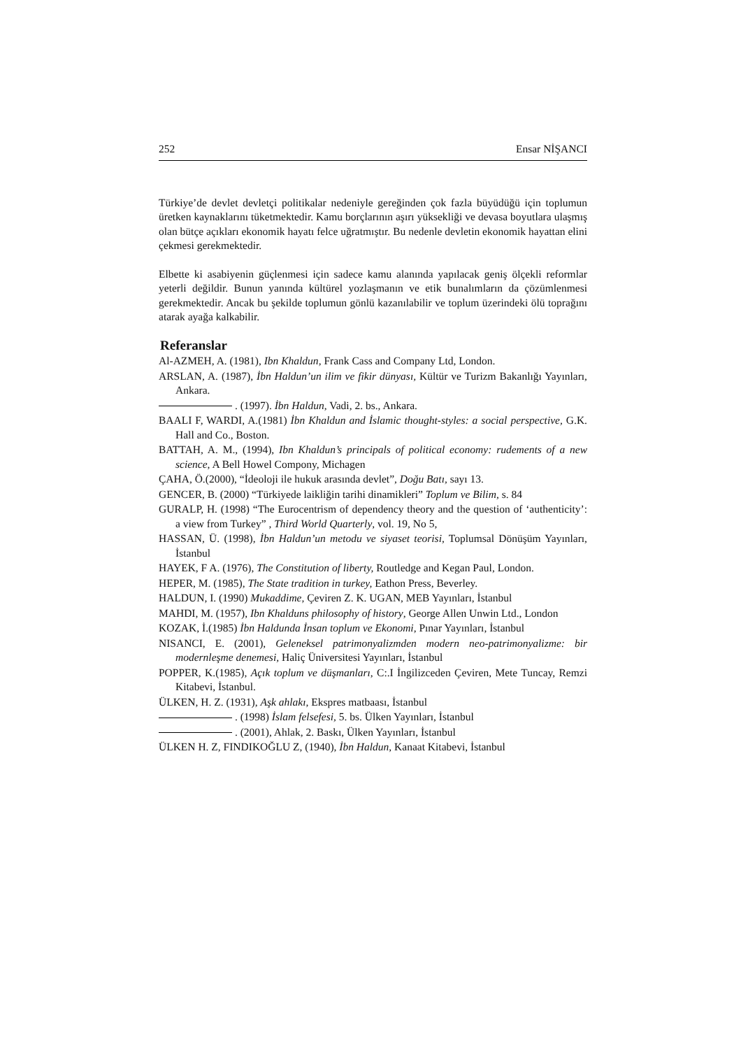252 Ensar NİŞANCI
Türkiye’de devlet devletçi politikalar nedeniyle gereğinden çok fazla büyüdüğü için toplumun üretken kaynaklarını tüketmektedir. Kamu borçlarının aşırı yüksekliği ve devasa boyutlara ulaşmış olan bütçe açıkları ekonomik hayatı felce uğratmıştır. Bu nedenle devletin ekonomik hayattan elini çekmesi gerekmektedir.
Elbette ki asabiyenin güçlenmesi için sadece kamu alanında yapılacak geniş ölçekli reformlar yeterli değildir. Bunun yanında kültürel yozlaşmanın ve etik bunalımların da çözümlenmesi gerekmektedir. Ancak bu şekilde toplumun gönlü kazanılabilir ve toplum üzerindeki ölü toprağını atarak ayağa kalkabilir.
Referanslar
Al-AZMEH, A. (1981), Ibn Khaldun, Frank Cass and Company Ltd, London.
ARSLAN, A. (1987), İbn Haldun’un ilim ve fikir dünyası, Kültür ve Turizm Bakanlığı Yayınları, Ankara.
. (1997). İbn Haldun, Vadi, 2. bs., Ankara.
BAALI F, WARDI, A.(1981) İbn Khaldun and İslamic thought-styles: a social perspective, G.K. Hall and Co., Boston.
BATTAH, A. M., (1994), Ibn Khaldun’s principals of political economy: rudements of a new science, A Bell Howel Compony, Michagen
ÇAHA, Ö.(2000), “İdeoloji ile hukuk arasında devlet”, Doğu Batı, sayı 13.
GENCER, B. (2000) “Türkiyede laikliğin tarihi dinamikleri” Toplum ve Bilim, s. 84
GURALP, H. (1998) “The Eurocentrism of dependency theory and the question of ‘authenticity’: a view from Turkey” , Third World Quarterly, vol. 19, No 5,
HASSAN, Ü. (1998), İbn Haldun’un metodu ve siyaset teorisi, Toplumsal Dönüşüm Yayınları, İstanbul
HAYEK, F A. (1976), The Constitution of liberty, Routledge and Kegan Paul, London.
HEPER, M. (1985), The State tradition in turkey, Eathon Press, Beverley.
HALDUN, I. (1990) Mukaddime, Çeviren Z. K. UGAN, MEB Yayınları, İstanbul
MAHDI, M. (1957), Ibn Khalduns philosophy of history, George Allen Unwin Ltd., London
KOZAK, İ.(1985) İbn Haldunda İnsan toplum ve Ekonomi, Pınar Yayınları, İstanbul
NISANCI, E. (2001), Geleneksel patrimonyalizmden modern neo-patrimonyalizme: bir modernleşme denemesi, Haliç Üniversitesi Yayınları, İstanbul
POPPER, K.(1985), Açık toplum ve düşmanları, C:.I İngilizceden Çeviren, Mete Tuncay, Remzi Kitabevi, İstanbul.
ÜLKEN, H. Z. (1931), Aşk ahlakı, Ekspres matbaası, İstanbul
. (1998) İslam felsefesi, 5. bs. Ülken Yayınları, İstanbul
. (2001), Ahlak, 2. Baskı, Ülken Yayınları, İstanbul
ÜLKEN H. Z, FINDIKOĞLU Z, (1940), İbn Haldun, Kanaat Kitabevi, İstanbul